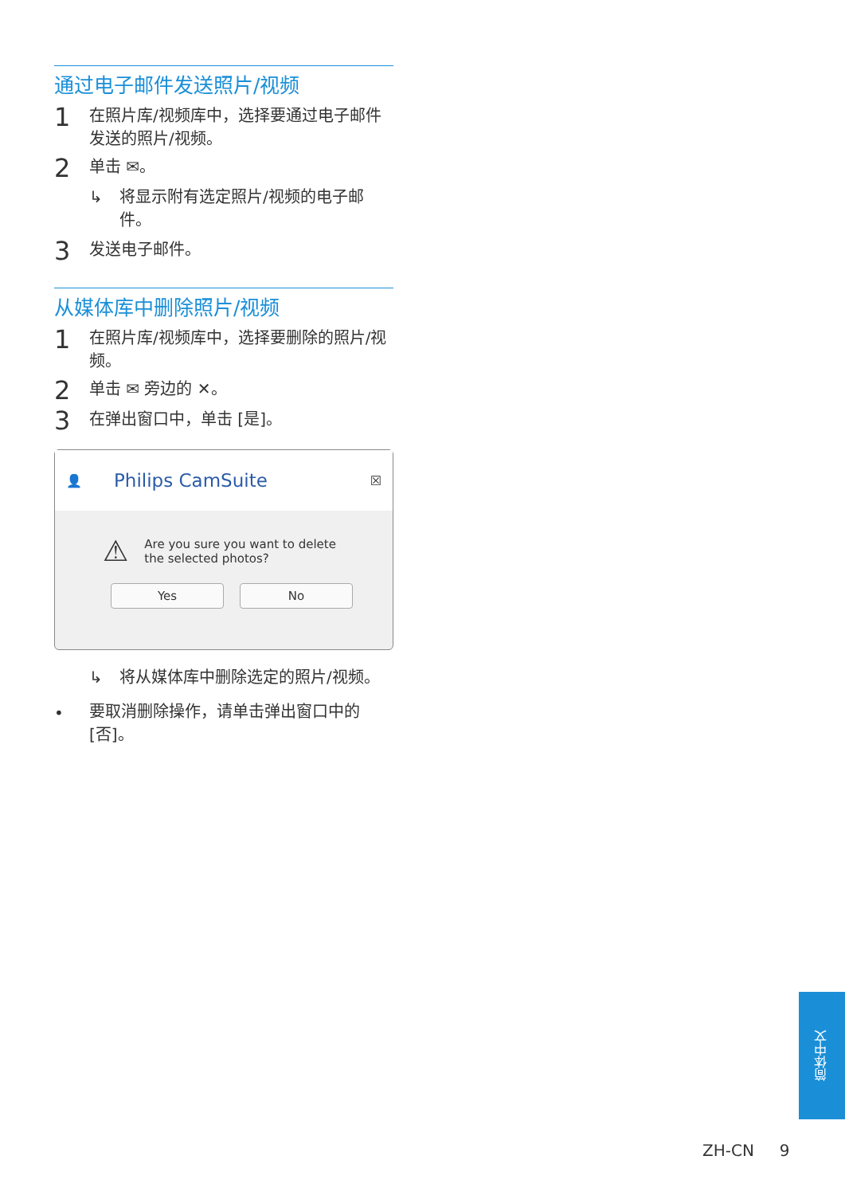通过电子邮件发送照片/视频
1 在照片库/视频库中，选择要通过电子邮件发送的照片/视频。
2 单击 ✉。
↳ 将显示附有选定照片/视频的电子邮件。
3 发送电子邮件。
从媒体库中删除照片/视频
1 在照片库/视频库中，选择要删除的照片/视频。
2 单击 ✉ 旁边的 ✕。
3 在弹出窗口中，单击 [是]。
👤 Philips CamSuite ☒
⚠ Are you sure you want to delete the selected photos?
Yes No
↳ 将从媒体库中删除选定的照片/视频。
• 要取消删除操作，请单击弹出窗口中的 [否]。
简体中文
ZH-CN 9